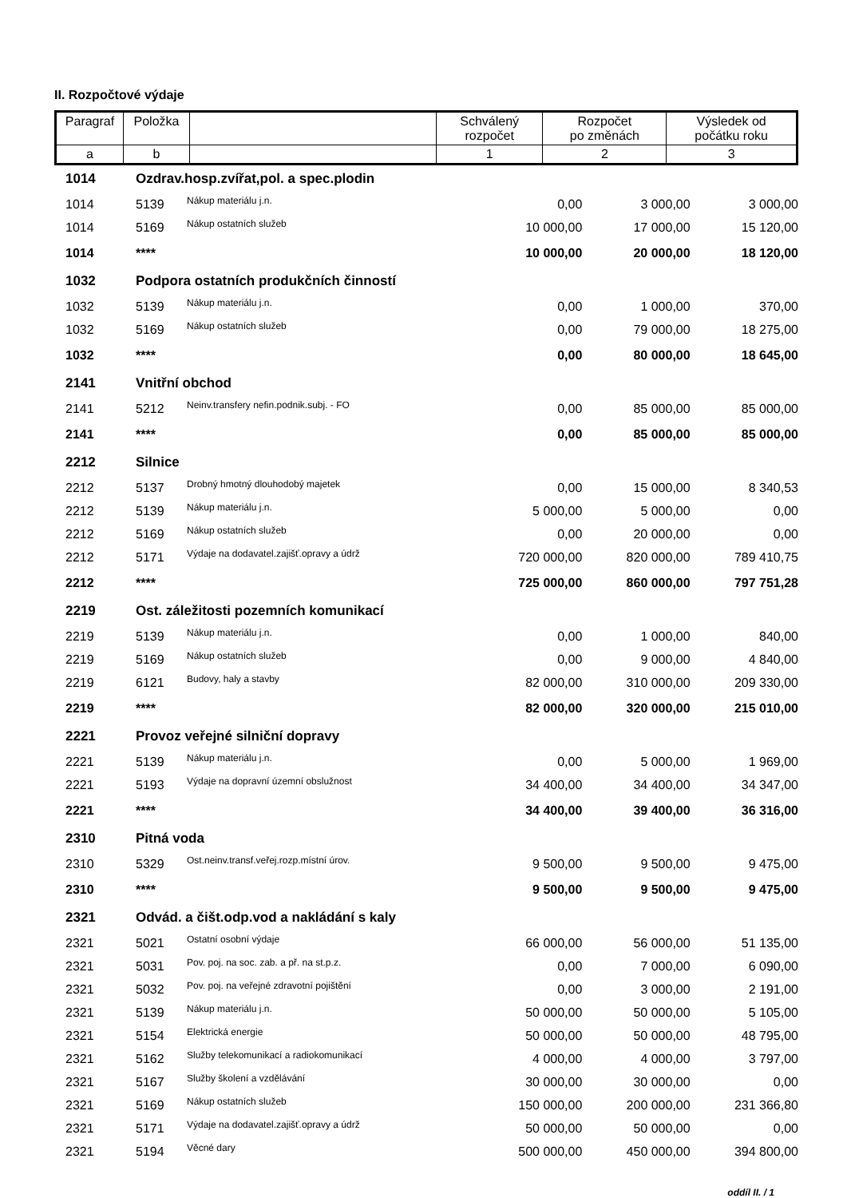II. Rozpočtové výdaje
| Paragraf | Položka | | Schválený rozpočet | Rozpočet po změnách | Výsledek od počátku roku |
| --- | --- | --- | --- | --- | --- |
| a | b | | 1 | 2 | 3 |
| 1014 | Ozdrav.hosp.zvířat,pol. a spec.plodin | | | | |
| 1014 | 5139 | Nákup materiálu j.n. | 0,00 | 3 000,00 | 3 000,00 |
| 1014 | 5169 | Nákup ostatních služeb | 10 000,00 | 17 000,00 | 15 120,00 |
| 1014 | **** | | 10 000,00 | 20 000,00 | 18 120,00 |
| 1032 | Podpora ostatních produkčních činností | | | | |
| 1032 | 5139 | Nákup materiálu j.n. | 0,00 | 1 000,00 | 370,00 |
| 1032 | 5169 | Nákup ostatních služeb | 0,00 | 79 000,00 | 18 275,00 |
| 1032 | **** | | 0,00 | 80 000,00 | 18 645,00 |
| 2141 | Vnitřní obchod | | | | |
| 2141 | 5212 | Neinv.transfery nefin.podnik.subj. - FO | 0,00 | 85 000,00 | 85 000,00 |
| 2141 | **** | | 0,00 | 85 000,00 | 85 000,00 |
| 2212 | Silnice | | | | |
| 2212 | 5137 | Drobný hmotný dlouhodobý majetek | 0,00 | 15 000,00 | 8 340,53 |
| 2212 | 5139 | Nákup materiálu j.n. | 5 000,00 | 5 000,00 | 0,00 |
| 2212 | 5169 | Nákup ostatních služeb | 0,00 | 20 000,00 | 0,00 |
| 2212 | 5171 | Výdaje na dodavatel.zajišť.opravy a údrž | 720 000,00 | 820 000,00 | 789 410,75 |
| 2212 | **** | | 725 000,00 | 860 000,00 | 797 751,28 |
| 2219 | Ost. záležitosti pozemních komunikací | | | | |
| 2219 | 5139 | Nákup materiálu j.n. | 0,00 | 1 000,00 | 840,00 |
| 2219 | 5169 | Nákup ostatních služeb | 0,00 | 9 000,00 | 4 840,00 |
| 2219 | 6121 | Budovy, haly a stavby | 82 000,00 | 310 000,00 | 209 330,00 |
| 2219 | **** | | 82 000,00 | 320 000,00 | 215 010,00 |
| 2221 | Provoz veřejné silniční dopravy | | | | |
| 2221 | 5139 | Nákup materiálu j.n. | 0,00 | 5 000,00 | 1 969,00 |
| 2221 | 5193 | Výdaje na dopravní územní obslužnost | 34 400,00 | 34 400,00 | 34 347,00 |
| 2221 | **** | | 34 400,00 | 39 400,00 | 36 316,00 |
| 2310 | Pitná voda | | | | |
| 2310 | 5329 | Ost.neinv.transf.veřej.rozp.místní úrov. | 9 500,00 | 9 500,00 | 9 475,00 |
| 2310 | **** | | 9 500,00 | 9 500,00 | 9 475,00 |
| 2321 | Odvád. a čišt.odp.vod a nakládání s kaly | | | | |
| 2321 | 5021 | Ostatní osobní výdaje | 66 000,00 | 56 000,00 | 51 135,00 |
| 2321 | 5031 | Pov. poj. na soc. zab. a př. na st.p.z. | 0,00 | 7 000,00 | 6 090,00 |
| 2321 | 5032 | Pov. poj. na veřejné zdravotní pojištění | 0,00 | 3 000,00 | 2 191,00 |
| 2321 | 5139 | Nákup materiálu j.n. | 50 000,00 | 50 000,00 | 5 105,00 |
| 2321 | 5154 | Elektrická energie | 50 000,00 | 50 000,00 | 48 795,00 |
| 2321 | 5162 | Služby telekomunikací a radiokomunikací | 4 000,00 | 4 000,00 | 3 797,00 |
| 2321 | 5167 | Služby školení a vzdělávání | 30 000,00 | 30 000,00 | 0,00 |
| 2321 | 5169 | Nákup ostatních služeb | 150 000,00 | 200 000,00 | 231 366,80 |
| 2321 | 5171 | Výdaje na dodavatel.zajišť.opravy a údrž | 50 000,00 | 50 000,00 | 0,00 |
| 2321 | 5194 | Věcné dary | 500 000,00 | 450 000,00 | 394 800,00 |
oddíl II. / 1